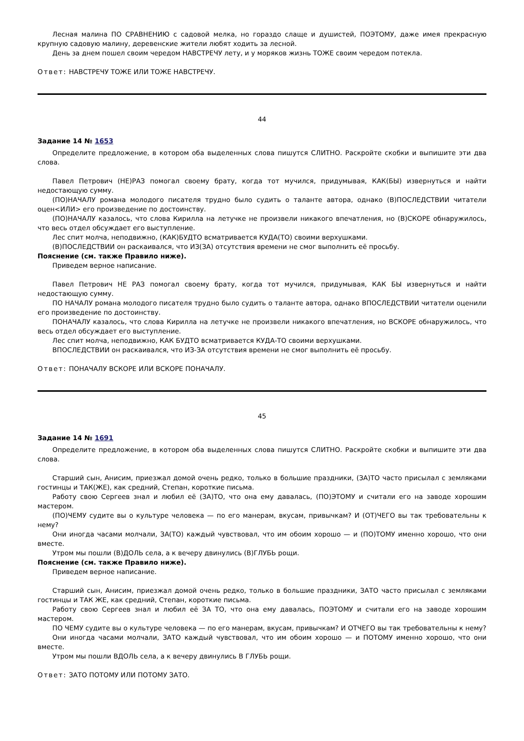Лесная малина ПО СРАВНЕНИЮ с садовой мелка, но гораздо слаще и душистей, ПОЭТОМУ, даже имея прекрасную крупную садовую малину, деревенские жители любят ходить за лесной.
День за днем пошел своим чередом НАВСТРЕЧУ лету, и у моряков жизнь ТОЖЕ своим чередом потекла.
Ответ: НАВСТРЕЧУ ТОЖЕ ИЛИ ТОЖЕ НАВСТРЕЧУ.
44
Задание 14 № 1653
Определите предложение, в котором оба выделенных слова пишутся СЛИТНО. Раскройте скобки и выпишите эти два слова.
Павел Петрович (НЕ)РАЗ помогал своему брату, когда тот мучился, придумывая, КАК(БЫ) извернуться и найти недостающую сумму.
(ПО)НАЧАЛУ романа молодого писателя трудно было судить о таланте автора, однако (В)ПОСЛЕДСТВИИ читатели оцен<ИЛИ> его произведение по достоинству.
(ПО)НАЧАЛУ казалось, что слова Кирилла на летучке не произвели никакого впечатления, но (В)СКОРЕ обнаружилось, что весь отдел обсуждает его выступление.
Лес спит молча, неподвижно, (КАК)БУДТО всматривается КУДА(ТО) своими верхушками.
(В)ПОСЛЕДСТВИИ он раскаивался, что ИЗ(ЗА) отсутствия времени не смог выполнить её просьбу.
Пояснение (см. также Правило ниже).
Приведем верное написание.
Павел Петрович НЕ РАЗ помогал своему брату, когда тот мучился, придумывая, КАК БЫ извернуться и найти недостающую сумму.
ПО НАЧАЛУ романа молодого писателя трудно было судить о таланте автора, однако ВПОСЛЕДСТВИИ читатели оценили его произведение по достоинству.
ПОНАЧАЛУ казалось, что слова Кирилла на летучке не произвели никакого впечатления, но ВСКОРЕ обнаружилось, что весь отдел обсуждает его выступление.
Лес спит молча, неподвижно, КАК БУДТО всматривается КУДА-ТО своими верхушками.
ВПОСЛЕДСТВИИ он раскаивался, что ИЗ-ЗА отсутствия времени не смог выполнить её просьбу.
Ответ: ПОНАЧАЛУ ВСКОРЕ ИЛИ ВСКОРЕ ПОНАЧАЛУ.
45
Задание 14 № 1691
Определите предложение, в котором оба выделенных слова пишутся СЛИТНО. Раскройте скобки и выпишите эти два слова.
Старший сын, Анисим, приезжал домой очень редко, только в большие праздники, (ЗА)ТО часто присылал с земляками гостинцы и ТАК(ЖЕ), как средний, Степан, короткие письма.
Работу свою Сергеев знал и любил её (ЗА)ТО, что она ему давалась, (ПО)ЭТОМУ и считали его на заводе хорошим мастером.
(ПО)ЧЕМУ судите вы о культуре человека — по его манерам, вкусам, привычкам? И (ОТ)ЧЕГО вы так требовательны к нему?
Они иногда часами молчали, ЗА(ТО) каждый чувствовал, что им обоим хорошо — и (ПО)ТОМУ именно хорошо, что они вместе.
Утром мы пошли (В)ДОЛЬ села, а к вечеру двинулись (В)ГЛУБЬ рощи.
Пояснение (см. также Правило ниже).
Приведем верное написание.
Старший сын, Анисим, приезжал домой очень редко, только в большие праздники, ЗАТО часто присылал с земляками гостинцы и ТАК ЖЕ, как средний, Степан, короткие письма.
Работу свою Сергеев знал и любил её ЗА ТО, что она ему давалась, ПОЭТОМУ и считали его на заводе хорошим мастером.
ПО ЧЕМУ судите вы о культуре человека — по его манерам, вкусам, привычкам? И ОТЧЕГО вы так требовательны к нему?
Они иногда часами молчали, ЗАТО каждый чувствовал, что им обоим хорошо — и ПОТОМУ именно хорошо, что они вместе.
Утром мы пошли ВДОЛЬ села, а к вечеру двинулись В ГЛУБЬ рощи.
Ответ: ЗАТО ПОТОМУ ИЛИ ПОТОМУ ЗАТО.